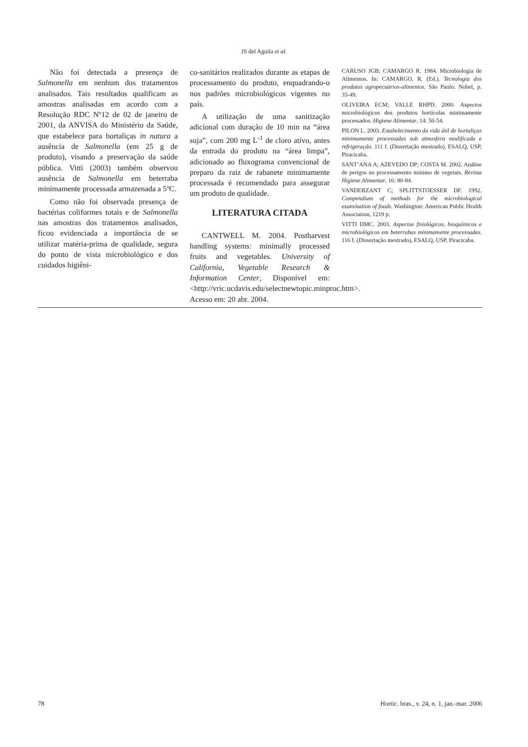JS del Aguila et al.
Não foi detectada a presença de Salmonella em nenhum dos tratamentos analisados. Tais resultados qualificam as amostras analisadas em acordo com a Resolução RDC Nº12 de 02 de janeiro de 2001, da ANVISA do Ministério da Saúde, que estabelece para hortaliças in natura a ausência de Salmonella (em 25 g de produto), visando a preservação da saúde pública. Vitti (2003) também observou ausência de Salmonella em beterraba minimamente processada armazenada a 5ºC.
Como não foi observada presença de bactérias coliformes totais e de Salmonella nas amostras dos tratamentos analisados, ficou evidenciada a importância de se utilizar matéria-prima de qualidade, segura do ponto de vista microbiológico e dos cuidados higiêni-
co-sanitários realizados durante as etapas de processamento do produto, enquadrando-o nos padrões microbiológicos vigentes no país.
A utilização de uma sanitização adicional com duração de 10 min na “área suja”, com 200 mg L<sup>-1</sup> de cloro ativo, antes da entrada do produto na “área limpa”, adicionado ao fluxograma convencional de preparo da raiz de rabanete minimamente processada é recomendado para assegurar um produto de qualidade.
LITERATURA CITADA
CANTWELL M. 2004. Postharvest handling systems: minimally processed fruits and vegetables. University of California, Vegetable Research & Information Center, Disponível em: <http://vric.ucdavis.edu/selectnewtopic.minproc.htm>. Acesso em: 20 abr. 2004.
CARUSO JGB; CAMARGO R. 1984. Microbiologia de Alimentos. In: CAMARGO, R. (Ed.). Tecnologia dos produtos agropecuários-alimentos. São Paulo: Nobel, p. 35-49.
OLIVEIRA ECM; VALLE RHPD. 2000. Aspectos microbiológicos dos produtos hortícolas minimamente processados. Higiene Alimentar, 14: 50-54.
PILON L. 2003. Estabelecimento da vida útil de hortaliças minimamente processadas sob atmosfera modificada e refrigeração. 111 f. (Dissertação mestrado), ESALQ, USP, Piracicaba.
SANT’ANA A; AZEVEDO DP; COSTA M. 2002. Análise de perigos no processamento mínimo de vegetais. Revista Higiene Alimentar, 16: 80-84.
VANDERZANT C; SPLITTSTOESSER DF. 1992. Compendium of methods for the microbiological examination of foods. Washington: American Public Health Association, 1219 p.
VITTI DMC. 2003. Aspectos fisiológicos, bioquímicos e microbiológicos em beterrabas minimamente processadas. 116 f. (Dissertação mestrado), ESALQ, USP, Piracicaba.
78 Hortic. bras., v. 24, n. 1, jan.-mar. 2006